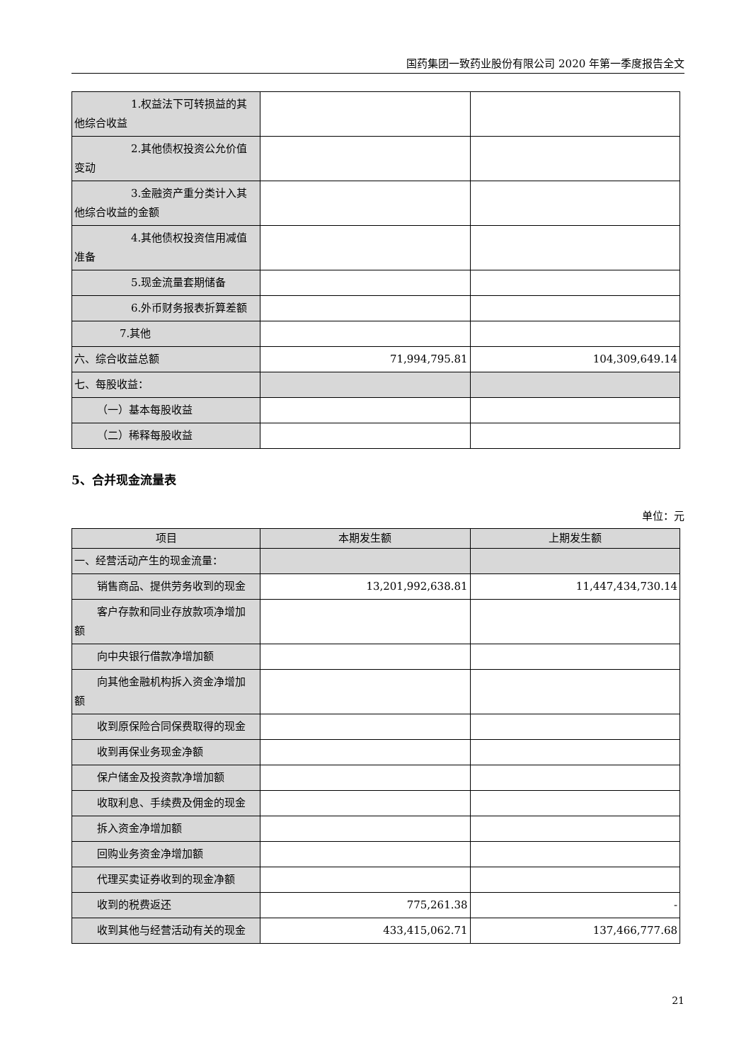国药集团一致药业股份有限公司 2020 年第一季度报告全文
| 1.权益法下可转损益的其 他综合收益 | | |
| 2.其他债权投资公允价值 变动 | | |
| 3.金融资产重分类计入其 他综合收益的金额 | | |
| 4.其他债权投资信用减值 准备 | | |
| 5.现金流量套期储备 | | |
| 6.外币财务报表折算差额 | | |
| 7.其他 | | |
| 六、综合收益总额 | 71,994,795.81 | 104,309,649.14 |
| 七、每股收益： | | |
| （一）基本每股收益 | | |
| （二）稀释每股收益 | | |
5、合并现金流量表
单位：元
| 项目 | 本期发生额 | 上期发生额 |
| --- | --- | --- |
| 一、经营活动产生的现金流量： | | |
| 销售商品、提供劳务收到的现金 | 13,201,992,638.81 | 11,447,434,730.14 |
| 客户存款和同业存放款项净增加 额 | | |
| 向中央银行借款净增加额 | | |
| 向其他金融机构拆入资金净增加 额 | | |
| 收到原保险合同保费取得的现金 | | |
| 收到再保业务现金净额 | | |
| 保户储金及投资款净增加额 | | |
| 收取利息、手续费及佣金的现金 | | |
| 拆入资金净增加额 | | |
| 回购业务资金净增加额 | | |
| 代理买卖证券收到的现金净额 | | |
| 收到的税费返还 | 775,261.38 | - |
| 收到其他与经营活动有关的现金 | 433,415,062.71 | 137,466,777.68 |
21